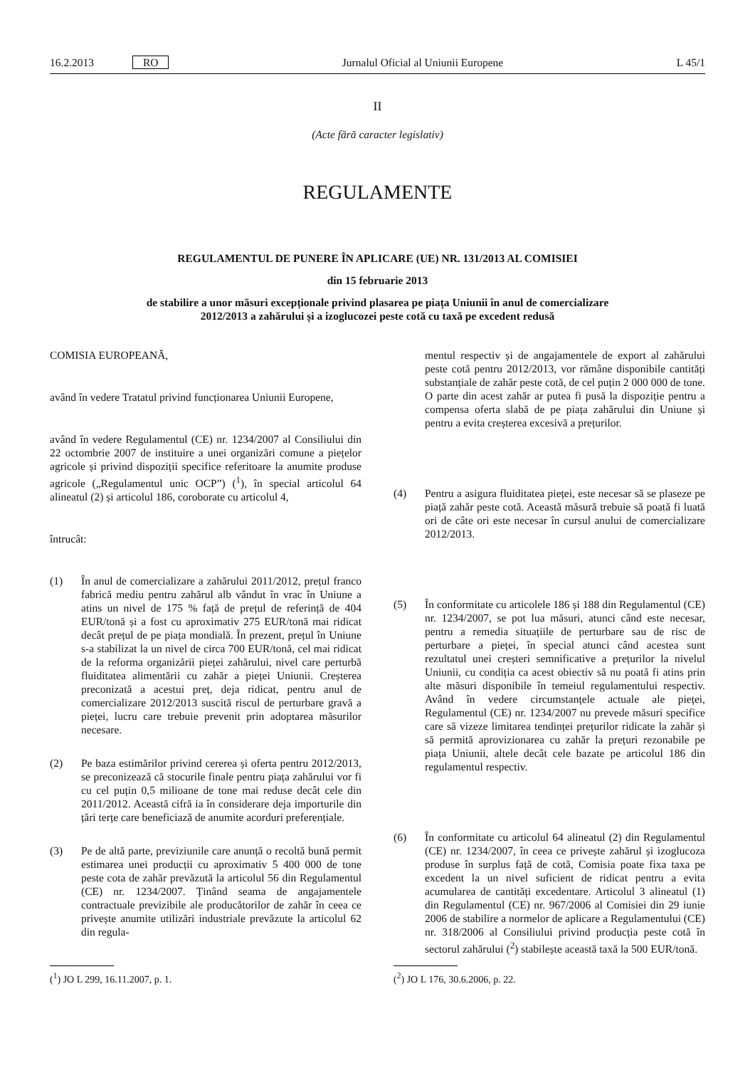16.2.2013 RO Jurnalul Oficial al Uniunii Europene L 45/1
II
(Acte fără caracter legislativ)
REGULAMENTE
REGULAMENTUL DE PUNERE ÎN APLICARE (UE) NR. 131/2013 AL COMISIEI
din 15 februarie 2013
de stabilire a unor măsuri excepționale privind plasarea pe piața Uniunii în anul de comercializare
2012/2013 a zahărului și a izoglucozei peste cotă cu taxă pe excedent redusă
COMISIA EUROPEANĂ,
având în vedere Tratatul privind funcționarea Uniunii Europene,
având în vedere Regulamentul (CE) nr. 1234/2007 al Consiliului din 22 octombrie 2007 de instituire a unei organizări comune a piețelor agricole și privind dispoziții specifice referitoare la anumite produse agricole („Regulamentul unic OCP”) (<sup>1</sup>), în special articolul 64 alineatul (2) și articolul 186, coroborate cu articolul 4,
întrucât:
(1) În anul de comercializare a zahărului 2011/2012, prețul franco fabrică mediu pentru zahărul alb vândut în vrac în Uniune a atins un nivel de 175 % față de prețul de referință de 404 EUR/tonă și a fost cu aproximativ 275 EUR/tonă mai ridicat decât prețul de pe piața mondială. În prezent, prețul în Uniune s-a stabilizat la un nivel de circa 700 EUR/tonă, cel mai ridicat de la reforma organizării pieței zahărului, nivel care perturbă fluiditatea alimentării cu zahăr a pieței Uniunii. Creșterea preconizată a acestui preț, deja ridicat, pentru anul de comercializare 2012/2013 suscită riscul de perturbare gravă a pieței, lucru care trebuie prevenit prin adoptarea măsurilor necesare.
(2) Pe baza estimărilor privind cererea și oferta pentru 2012/2013, se preconizează că stocurile finale pentru piața zahărului vor fi cu cel puțin 0,5 milioane de tone mai reduse decât cele din 2011/2012. Această cifră ia în considerare deja importurile din țări terțe care beneficiază de anumite acorduri preferențiale.
(3) Pe de altă parte, previziunile care anunță o recoltă bună permit estimarea unei producții cu aproximativ 5 400 000 de tone peste cota de zahăr prevăzută la articolul 56 din Regulamentul (CE) nr. 1234/2007. Ținând seama de angajamentele contractuale previzibile ale producătorilor de zahăr în ceea ce privește anumite utilizări industriale prevăzute la articolul 62 din regula-
mentul respectiv și de angajamentele de export al zahărului peste cotă pentru 2012/2013, vor rămâne disponibile cantități substanțiale de zahăr peste cotă, de cel puțin 2 000 000 de tone. O parte din acest zahăr ar putea fi pusă la dispoziție pentru a compensa oferta slabă de pe piața zahărului din Uniune și pentru a evita creșterea excesivă a prețurilor.
(4) Pentru a asigura fluiditatea pieței, este necesar să se plaseze pe piață zahăr peste cotă. Această măsură trebuie să poată fi luată ori de câte ori este necesar în cursul anului de comercializare 2012/2013.
(5) În conformitate cu articolele 186 și 188 din Regulamentul (CE) nr. 1234/2007, se pot lua măsuri, atunci când este necesar, pentru a remedia situațiile de perturbare sau de risc de perturbare a pieței, în special atunci când acestea sunt rezultatul unei creșteri semnificative a prețurilor la nivelul Uniunii, cu condiția ca acest obiectiv să nu poată fi atins prin alte măsuri disponibile în temeiul regulamentului respectiv. Având în vedere circumstanțele actuale ale pieței, Regulamentul (CE) nr. 1234/2007 nu prevede măsuri specifice care să vizeze limitarea tendinței prețurilor ridicate la zahăr și să permită aprovizionarea cu zahăr la prețuri rezonabile pe piața Uniunii, altele decât cele bazate pe articolul 186 din regulamentul respectiv.
(6) În conformitate cu articolul 64 alineatul (2) din Regulamentul (CE) nr. 1234/2007, în ceea ce privește zahărul și izoglucoza produse în surplus față de cotă, Comisia poate fixa taxa pe excedent la un nivel suficient de ridicat pentru a evita acumularea de cantități excedentare. Articolul 3 alineatul (1) din Regulamentul (CE) nr. 967/2006 al Comisiei din 29 iunie 2006 de stabilire a normelor de aplicare a Regulamentului (CE) nr. 318/2006 al Consiliului privind producția peste cotă în sectorul zahărului (<sup>2</sup>) stabilește această taxă la 500 EUR/tonă.
(<sup>1</sup>) JO L 299, 16.11.2007, p. 1. (<sup>2</sup>) JO L 176, 30.6.2006, p. 22.